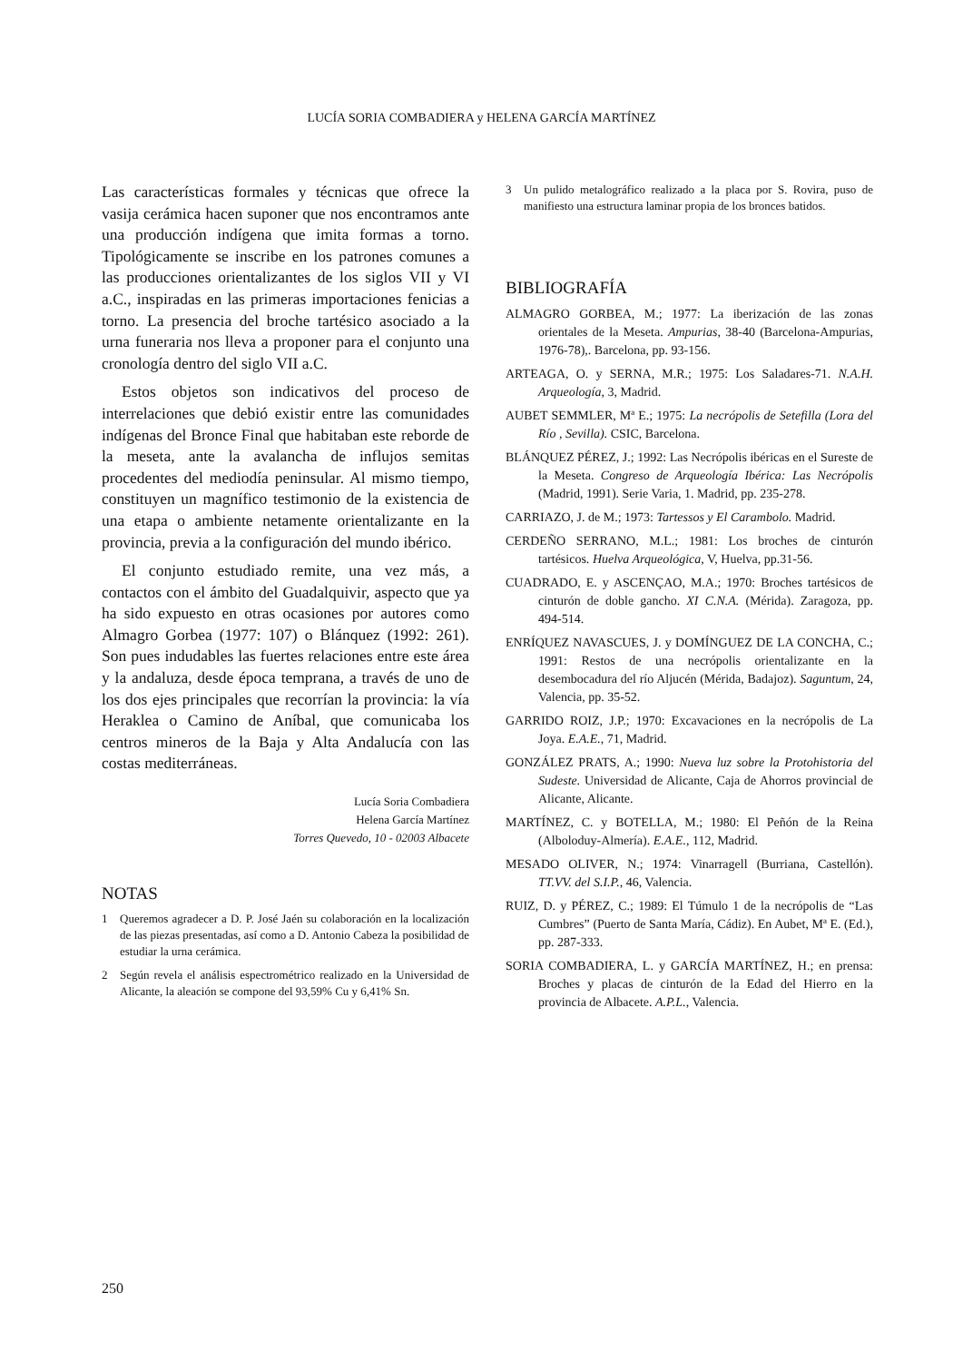LUCÍA SORIA COMBADIERA y HELENA GARCÍA MARTÍNEZ
Las características formales y técnicas que ofrece la vasija cerámica hacen suponer que nos encontramos ante una producción indígena que imita formas a torno. Tipológicamente se inscribe en los patrones comunes a las producciones orientalizantes de los siglos VII y VI a.C., inspiradas en las primeras importaciones fenicias a torno. La presencia del broche tartésico asociado a la urna funeraria nos lleva a proponer para el conjunto una cronología dentro del siglo VII a.C.
Estos objetos son indicativos del proceso de interrelaciones que debió existir entre las comunidades indígenas del Bronce Final que habitaban este reborde de la meseta, ante la avalancha de influjos semitas procedentes del mediodía peninsular. Al mismo tiempo, constituyen un magnífico testimonio de la existencia de una etapa o ambiente netamente orientalizante en la provincia, previa a la configuración del mundo ibérico.
El conjunto estudiado remite, una vez más, a contactos con el ámbito del Guadalquivir, aspecto que ya ha sido expuesto en otras ocasiones por autores como Almagro Gorbea (1977: 107) o Blánquez (1992: 261). Son pues indudables las fuertes relaciones entre este área y la andaluza, desde época temprana, a través de uno de los dos ejes principales que recorrían la provincia: la vía Heraklea o Camino de Aníbal, que comunicaba los centros mineros de la Baja y Alta Andalucía con las costas mediterráneas.
Lucía Soria Combadiera
Helena García Martínez
Torres Quevedo, 10 - 02003 Albacete
NOTAS
1 Queremos agradecer a D. P. José Jaén su colaboración en la localización de las piezas presentadas, así como a D. Antonio Cabeza la posibilidad de estudiar la urna cerámica.
2 Según revela el análisis espectrométrico realizado en la Universidad de Alicante, la aleación se compone del 93,59% Cu y 6,41% Sn.
3 Un pulido metalográfico realizado a la placa por S. Rovira, puso de manifiesto una estructura laminar propia de los bronces batidos.
BIBLIOGRAFÍA
ALMAGRO GORBEA, M.; 1977: La iberización de las zonas orientales de la Meseta. Ampurias, 38-40 (Barcelona-Ampurias, 1976-78),. Barcelona, pp. 93-156.
ARTEAGA, O. y SERNA, M.R.; 1975: Los Saladares-71. N.A.H. Arqueología, 3, Madrid.
AUBET SEMMLER, Mª E.; 1975: La necrópolis de Setefilla (Lora del Río , Sevilla). CSIC, Barcelona.
BLÁNQUEZ PÉREZ, J.; 1992: Las Necrópolis ibéricas en el Sureste de la Meseta. Congreso de Arqueología Ibérica: Las Necrópolis (Madrid, 1991). Serie Varia, 1. Madrid, pp. 235-278.
CARRIAZO, J. de M.; 1973: Tartessos y El Carambolo. Madrid.
CERDEÑO SERRANO, M.L.; 1981: Los broches de cinturón tartésicos. Huelva Arqueológica, V, Huelva, pp.31-56.
CUADRADO, E. y ASCENÇAO, M.A.; 1970: Broches tartésicos de cinturón de doble gancho. XI C.N.A. (Mérida). Zaragoza, pp. 494-514.
ENRÍQUEZ NAVASCUES, J. y DOMÍNGUEZ DE LA CONCHA, C.; 1991: Restos de una necrópolis orientalizante en la desembocadura del río Aljucén (Mérida, Badajoz). Saguntum, 24, Valencia, pp. 35-52.
GARRIDO ROIZ, J.P.; 1970: Excavaciones en la necrópolis de La Joya. E.A.E., 71, Madrid.
GONZÁLEZ PRATS, A.; 1990: Nueva luz sobre la Protohistoria del Sudeste. Universidad de Alicante, Caja de Ahorros provincial de Alicante, Alicante.
MARTÍNEZ, C. y BOTELLA, M.; 1980: El Peñón de la Reina (Alboloduy-Almería). E.A.E., 112, Madrid.
MESADO OLIVER, N.; 1974: Vinarragell (Burriana, Castellón). TT.VV. del S.I.P., 46, Valencia.
RUIZ, D. y PÉREZ, C.; 1989: El Túmulo 1 de la necrópolis de “Las Cumbres” (Puerto de Santa María, Cádiz). En Aubet, Mª E. (Ed.), pp. 287-333.
SORIA COMBADIERA, L. y GARCÍA MARTÍNEZ, H.; en prensa: Broches y placas de cinturón de la Edad del Hierro en la provincia de Albacete. A.P.L., Valencia.
250